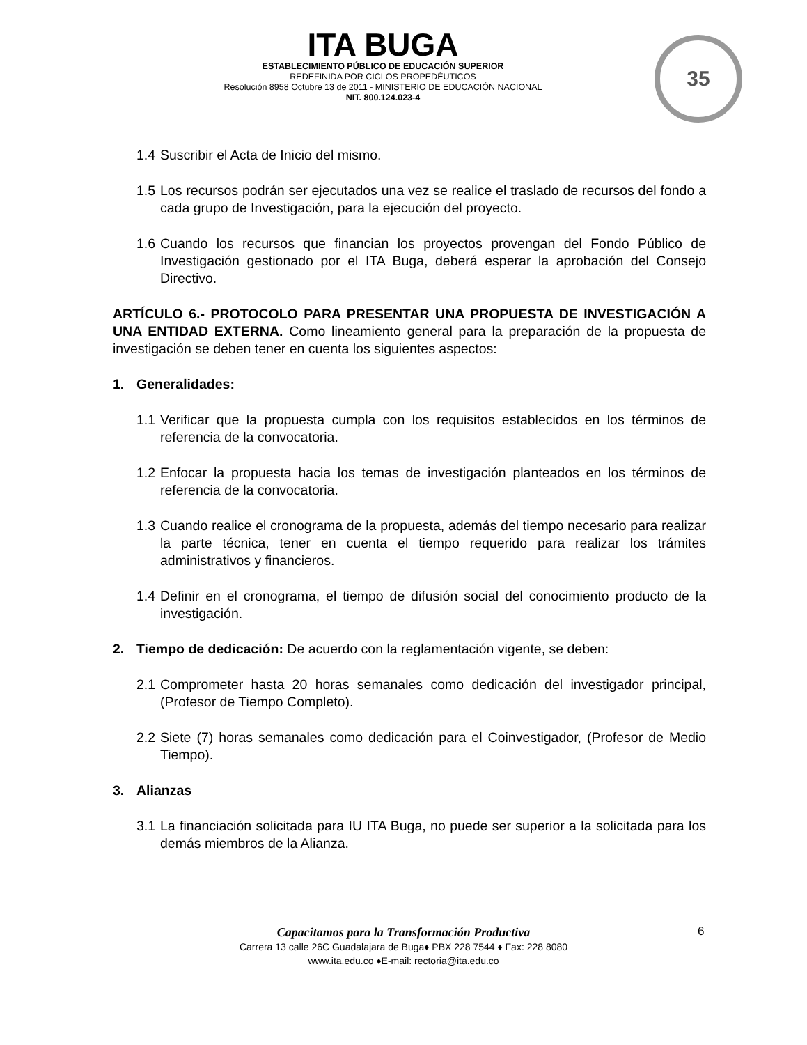ITA BUGA
ESTABLECIMIENTO PÚBLICO DE EDUCACIÓN SUPERIOR
REDEFINIDA POR CICLOS PROPEDÉUTICOS
Resolución 8958 Octubre 13 de 2011 - MINISTERIO DE EDUCACIÓN NACIONAL
NIT. 800.124.023-4
35
1.4 Suscribir el Acta de Inicio del mismo.
1.5 Los recursos podrán ser ejecutados una vez se realice el traslado de recursos del fondo a cada grupo de Investigación, para la ejecución del proyecto.
1.6 Cuando los recursos que financian los proyectos provengan del Fondo Público de Investigación gestionado por el ITA Buga, deberá esperar la aprobación del Consejo Directivo.
ARTÍCULO 6.- PROTOCOLO PARA PRESENTAR UNA PROPUESTA DE INVESTIGACIÓN A UNA ENTIDAD EXTERNA. Como lineamiento general para la preparación de la propuesta de investigación se deben tener en cuenta los siguientes aspectos:
1. Generalidades:
1.1 Verificar que la propuesta cumpla con los requisitos establecidos en los términos de referencia de la convocatoria.
1.2 Enfocar la propuesta hacia los temas de investigación planteados en los términos de referencia de la convocatoria.
1.3 Cuando realice el cronograma de la propuesta, además del tiempo necesario para realizar la parte técnica, tener en cuenta el tiempo requerido para realizar los trámites administrativos y financieros.
1.4 Definir en el cronograma, el tiempo de difusión social del conocimiento producto de la investigación.
2. Tiempo de dedicación: De acuerdo con la reglamentación vigente, se deben:
2.1 Comprometer hasta 20 horas semanales como dedicación del investigador principal, (Profesor de Tiempo Completo).
2.2 Siete (7) horas semanales como dedicación para el Coinvestigador, (Profesor de Medio Tiempo).
3. Alianzas
3.1 La financiación solicitada para IU ITA Buga, no puede ser superior a la solicitada para los demás miembros de la Alianza.
Capacitamos para la Transformación Productiva
Carrera 13 calle 26C Guadalajara de Buga♦ PBX 228 7544 ♦ Fax: 228 8080
www.ita.edu.co ♦E-mail: rectoria@ita.edu.co
6